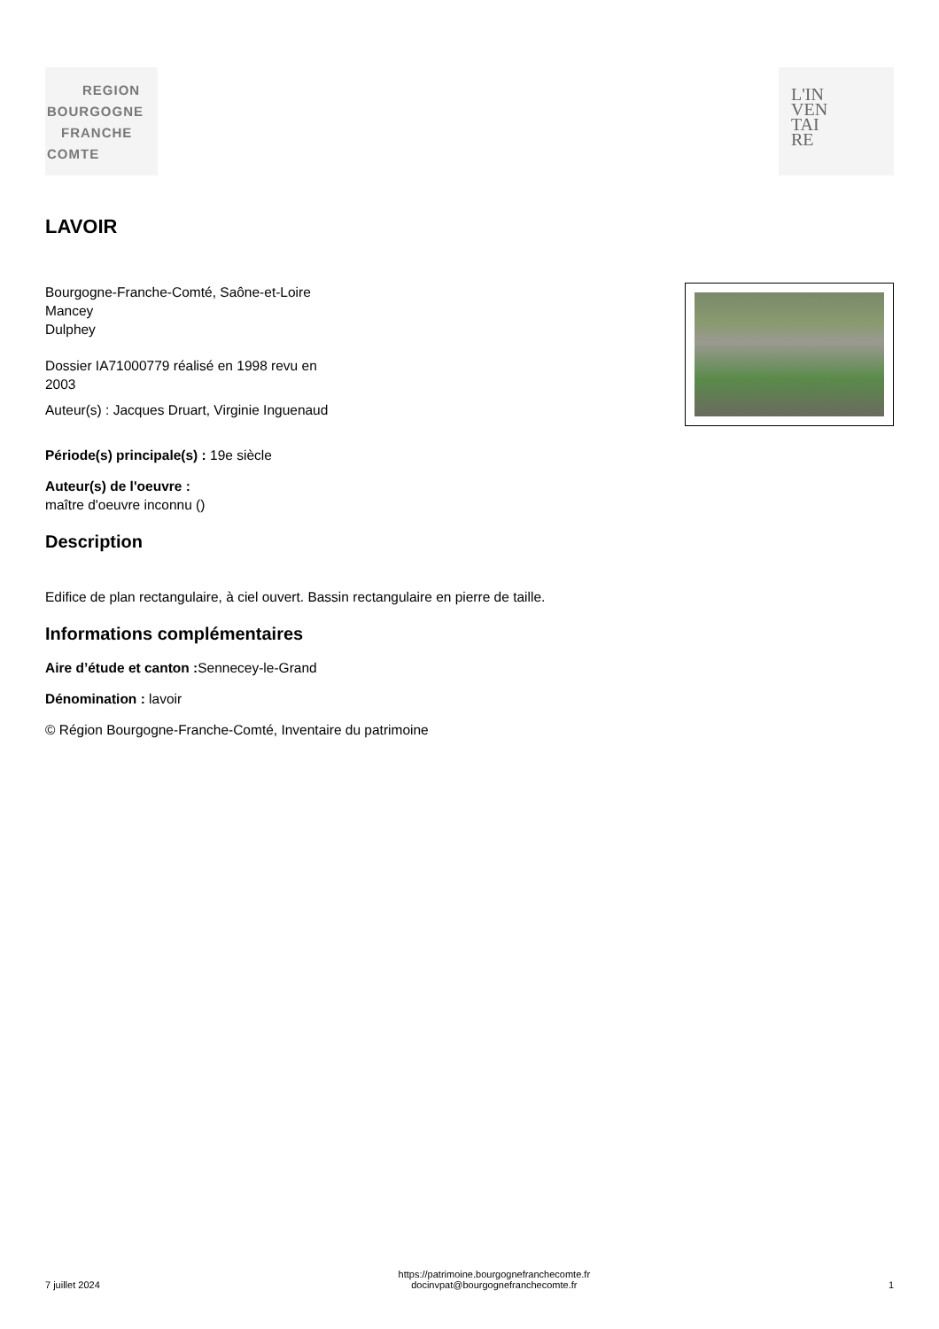REGION
BOURGOGNE
FRANCHE
COMTE
L'IN
VEN
TAI
RE
LAVOIR
Bourgogne-Franche-Comté, Saône-et-Loire
Mancey
Dulphey
Dossier IA71000779 réalisé en 1998 revu en
2003
Auteur(s) : Jacques Druart, Virginie Inguenaud
Période(s) principale(s) : 19e siècle
Auteur(s) de l'oeuvre :
maître d'oeuvre inconnu ()
Description
Edifice de plan rectangulaire, à ciel ouvert. Bassin rectangulaire en pierre de taille.
Informations complémentaires
Aire d’étude et canton : Sennecey-le-Grand
Dénomination : lavoir
© Région Bourgogne-Franche-Comté, Inventaire du patrimoine
7 juillet 2024
https://patrimoine.bourgognefranchecomte.fr
docinvpat@bourgognefranchecomte.fr
1